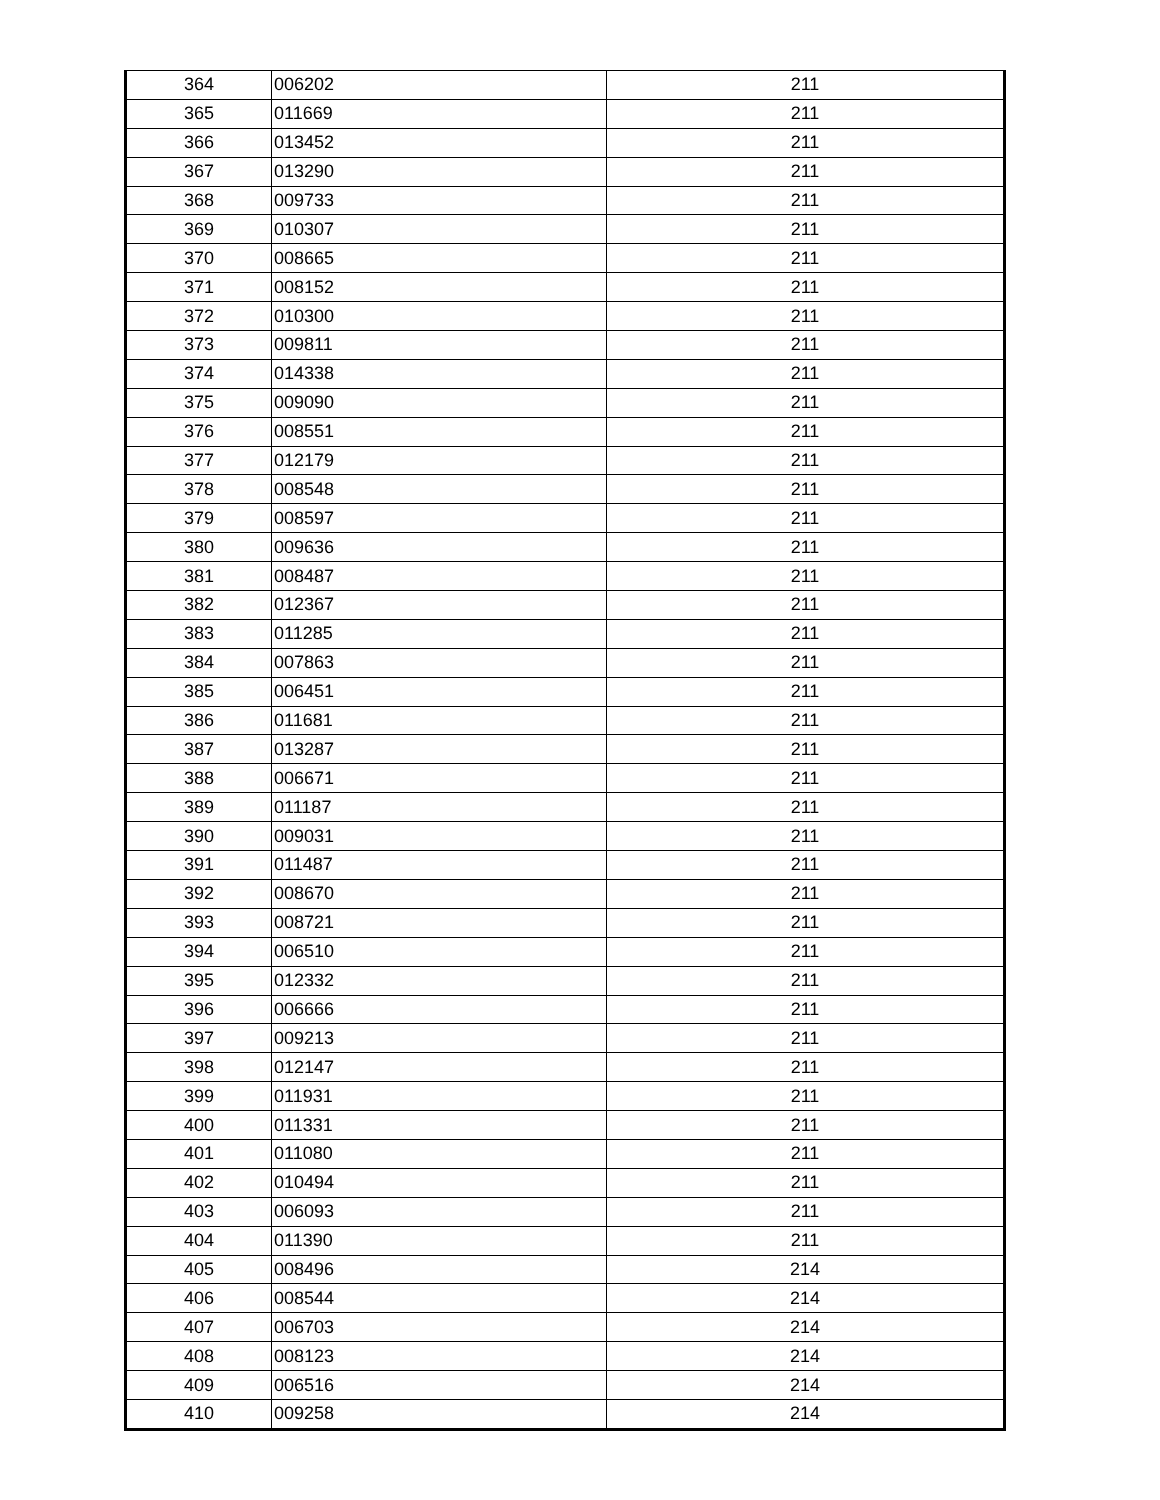| 364 | 006202 | 211 |
| 365 | 011669 | 211 |
| 366 | 013452 | 211 |
| 367 | 013290 | 211 |
| 368 | 009733 | 211 |
| 369 | 010307 | 211 |
| 370 | 008665 | 211 |
| 371 | 008152 | 211 |
| 372 | 010300 | 211 |
| 373 | 009811 | 211 |
| 374 | 014338 | 211 |
| 375 | 009090 | 211 |
| 376 | 008551 | 211 |
| 377 | 012179 | 211 |
| 378 | 008548 | 211 |
| 379 | 008597 | 211 |
| 380 | 009636 | 211 |
| 381 | 008487 | 211 |
| 382 | 012367 | 211 |
| 383 | 011285 | 211 |
| 384 | 007863 | 211 |
| 385 | 006451 | 211 |
| 386 | 011681 | 211 |
| 387 | 013287 | 211 |
| 388 | 006671 | 211 |
| 389 | 011187 | 211 |
| 390 | 009031 | 211 |
| 391 | 011487 | 211 |
| 392 | 008670 | 211 |
| 393 | 008721 | 211 |
| 394 | 006510 | 211 |
| 395 | 012332 | 211 |
| 396 | 006666 | 211 |
| 397 | 009213 | 211 |
| 398 | 012147 | 211 |
| 399 | 011931 | 211 |
| 400 | 011331 | 211 |
| 401 | 011080 | 211 |
| 402 | 010494 | 211 |
| 403 | 006093 | 211 |
| 404 | 011390 | 211 |
| 405 | 008496 | 214 |
| 406 | 008544 | 214 |
| 407 | 006703 | 214 |
| 408 | 008123 | 214 |
| 409 | 006516 | 214 |
| 410 | 009258 | 214 |